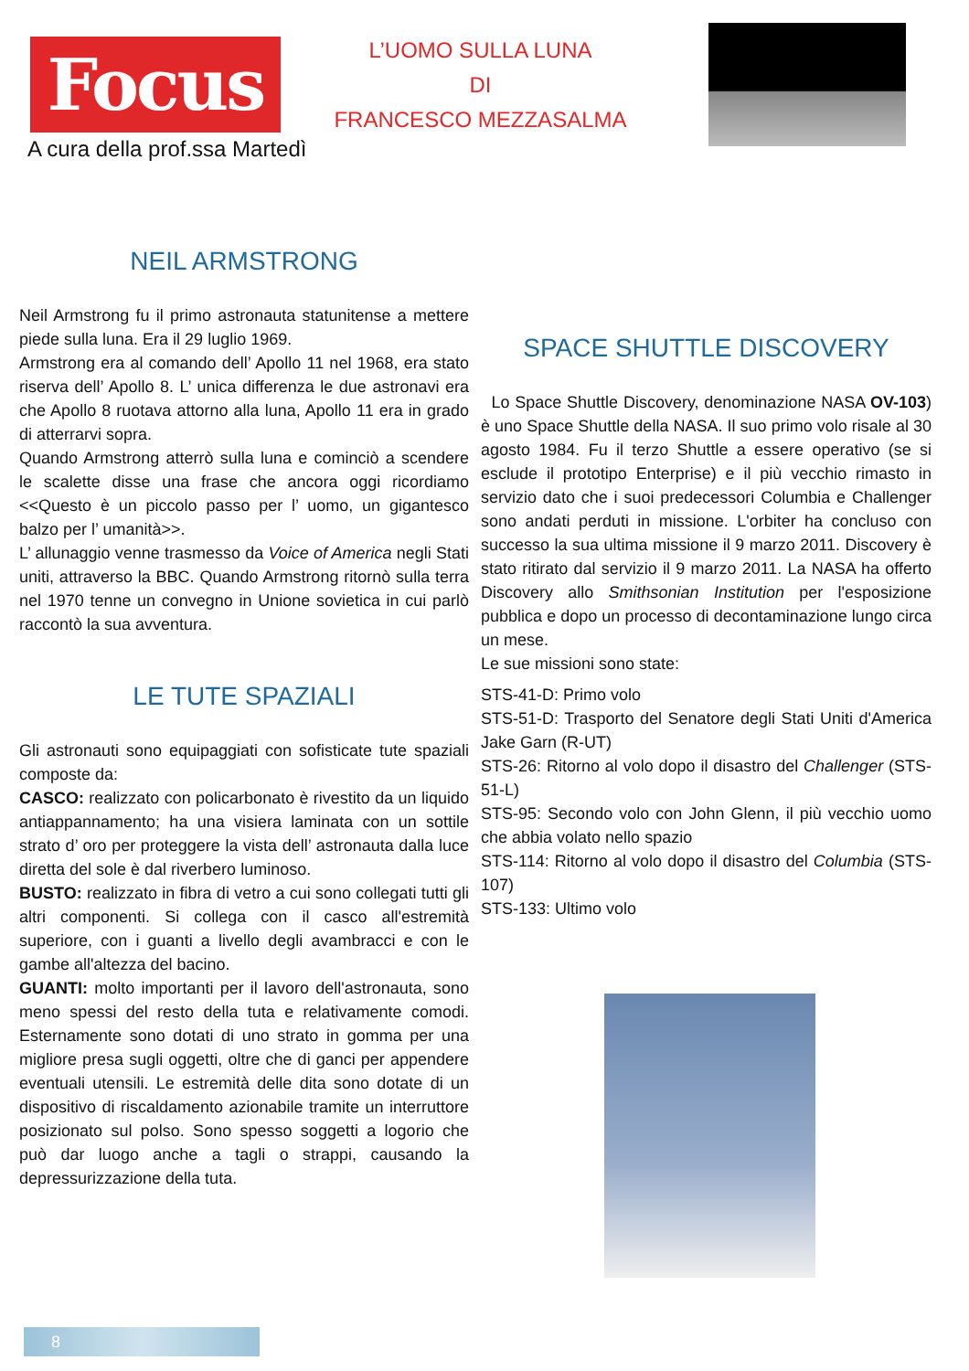Focus
A cura della prof.ssa Martedì
L’UOMO SULLA LUNA
DI
FRANCESCO MEZZASALMA
NEIL ARMSTRONG
Neil Armstrong fu il primo astronauta statunitense a mettere piede sulla luna. Era il 29 luglio 1969.
Armstrong era al comando dell’ Apollo 11 nel 1968, era stato riserva dell’ Apollo 8. L’ unica differenza le due astronavi era che Apollo 8 ruotava attorno alla luna, Apollo 11 era in grado di atterrarvi sopra.
Quando Armstrong atterrò sulla luna e cominciò a scendere le scalette disse una frase che ancora oggi ricordiamo <<Questo è un piccolo passo per l’ uomo, un gigantesco balzo per l’ umanità>>.
L’ allunaggio venne trasmesso da Voice of America negli Stati uniti, attraverso la BBC. Quando Armstrong ritornò sulla terra nel 1970 tenne un convegno in Unione sovietica in cui parlò raccontò la sua avventura.
LE TUTE SPAZIALI
Gli astronauti sono equipaggiati con sofisticate tute spaziali composte da:
CASCO: realizzato con policarbonato è rivestito da un liquido antiappannamento; ha una visiera laminata con un sottile strato d’ oro per proteggere la vista dell’ astronauta dalla luce diretta del sole è dal riverbero luminoso.
BUSTO: realizzato in fibra di vetro a cui sono collegati tutti gli altri componenti. Si collega con il casco all'estremità superiore, con i guanti a livello degli avambracci e con le gambe all'altezza del bacino.
GUANTI: molto importanti per il lavoro dell'astronauta, sono meno spessi del resto della tuta e relativamente comodi. Esternamente sono dotati di uno strato in gomma per una migliore presa sugli oggetti, oltre che di ganci per appendere eventuali utensili. Le estremità delle dita sono dotate di un dispositivo di riscaldamento azionabile tramite un interruttore posizionato sul polso. Sono spesso soggetti a logorio che può dar luogo anche a tagli o strappi, causando la depressurizzazione della tuta.
SPACE SHUTTLE DISCOVERY
Lo Space Shuttle Discovery, denominazione NASA OV-103) è uno Space Shuttle della NASA. Il suo primo volo risale al 30 agosto 1984. Fu il terzo Shuttle a essere operativo (se si esclude il prototipo Enterprise) e il più vecchio rimasto in servizio dato che i suoi predecessori Columbia e Challenger sono andati perduti in missione. L'orbiter ha concluso con successo la sua ultima missione il 9 marzo 2011. Discovery è stato ritirato dal servizio il 9 marzo 2011. La NASA ha offerto Discovery allo Smithsonian Institution per l'esposizione pubblica e dopo un processo di decontaminazione lungo circa un mese.
Le sue missioni sono state:
STS-41-D: Primo volo
STS-51-D: Trasporto del Senatore degli Stati Uniti d'America Jake Garn (R-UT)
STS-26: Ritorno al volo dopo il disastro del Challenger (STS-51-L)
STS-95: Secondo volo con John Glenn, il più vecchio uomo che abbia volato nello spazio
STS-114: Ritorno al volo dopo il disastro del Columbia (STS-107)
STS-133: Ultimo volo
8